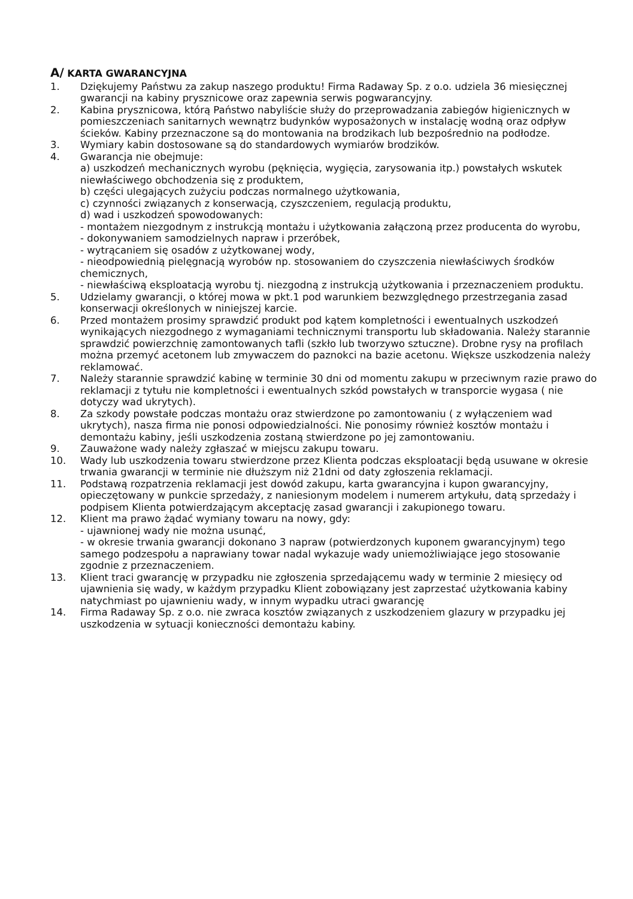A/ KARTA GWARANCYJNA
1. Dziękujemy Państwu za zakup naszego produktu! Firma Radaway Sp. z o.o. udziela 36 miesięcznej gwarancji na kabiny prysznicowe oraz zapewnia serwis pogwarancyjny.
2. Kabina prysznicowa, którą Państwo nabyliście służy do przeprowadzania zabiegów higienicznych w pomieszczeniach sanitarnych wewnątrz budynków wyposażonych w instalację wodną oraz odpływ ścieków. Kabiny przeznaczone są do montowania na brodzikach lub bezpośrednio na podłodze.
3. Wymiary kabin dostosowane są do standardowych wymiarów brodzików.
4. Gwarancja nie obejmuje:
a) uszkodzeń mechanicznych wyrobu (pęknięcia, wygięcia, zarysowania itp.) powstałych wskutek niewłaściwego obchodzenia się z produktem,
b) części ulegających zużyciu podczas normalnego użytkowania,
c) czynności związanych z konserwacją, czyszczeniem, regulacją produktu,
d) wad i uszkodzeń spowodowanych:
- montażem niezgodnym z instrukcją montażu i użytkowania załączoną przez producenta do wyrobu,
- dokonywaniem samodzielnych napraw i przeróbek,
- wytrącaniem się osadów z użytkowanej wody,
- nieodpowiednią pielęgnacją wyrobów np. stosowaniem do czyszczenia niewłaściwych środków chemicznych,
- niewłaściwą eksploatacją wyrobu tj. niezgodną z instrukcją użytkowania i przeznaczeniem produktu.
5. Udzielamy gwarancji, o której mowa w pkt.1 pod warunkiem bezwzględnego przestrzegania zasad konserwacji określonych w niniejszej karcie.
6. Przed montażem prosimy sprawdzić produkt pod kątem kompletności i ewentualnych uszkodzeń wynikających niezgodnego z wymaganiami technicznymi transportu lub składowania. Należy starannie sprawdzić powierzchnię zamontowanych tafli (szkło lub tworzywo sztuczne). Drobne rysy na profilach można przemyć acetonem lub zmywaczem do paznokci na bazie acetonu. Większe uszkodzenia należy reklamować.
7. Należy starannie sprawdzić kabinę w terminie 30 dni od momentu zakupu w przeciwnym razie prawo do reklamacji z tytułu nie kompletności i ewentualnych szkód powstałych w transporcie wygasa ( nie dotyczy wad ukrytych).
8. Za szkody powstałe podczas montażu oraz stwierdzone po zamontowaniu ( z wyłączeniem wad ukrytych), nasza firma nie ponosi odpowiedzialności. Nie ponosimy również kosztów montażu i demontażu kabiny, jeśli uszkodzenia zostaną stwierdzone po jej zamontowaniu.
9. Zauważone wady należy zgłaszać w miejscu zakupu towaru.
10. Wady lub uszkodzenia towaru stwierdzone przez Klienta podczas eksploatacji będą usuwane w okresie trwania gwarancji w terminie nie dłuższym niż 21dni od daty zgłoszenia reklamacji.
11. Podstawą rozpatrzenia reklamacji jest dowód zakupu, karta gwarancyjna i kupon gwarancyjny, opieczętowany w punkcie sprzedaży, z naniesionym modelem i numerem artykułu, datą sprzedaży i podpisem Klienta potwierdzającym akceptację zasad gwarancji i zakupionego towaru.
12. Klient ma prawo żądać wymiany towaru na nowy, gdy:
- ujawnionej wady nie można usunąć,
- w okresie trwania gwarancji dokonano 3 napraw (potwierdzonych kuponem gwarancyjnym) tego samego podzespołu a naprawiany towar nadal wykazuje wady uniemożliwiające jego stosowanie zgodnie z przeznaczeniem.
13. Klient traci gwarancję w przypadku nie zgłoszenia sprzedającemu wady w terminie 2 miesięcy od ujawnienia się wady, w każdym przypadku Klient zobowiązany jest zaprzestać użytkowania kabiny natychmiast po ujawnieniu wady, w innym wypadku utraci gwarancję
14. Firma Radaway Sp. z o.o. nie zwraca kosztów związanych z uszkodzeniem glazury w przypadku jej uszkodzenia w sytuacji konieczności demontażu kabiny.